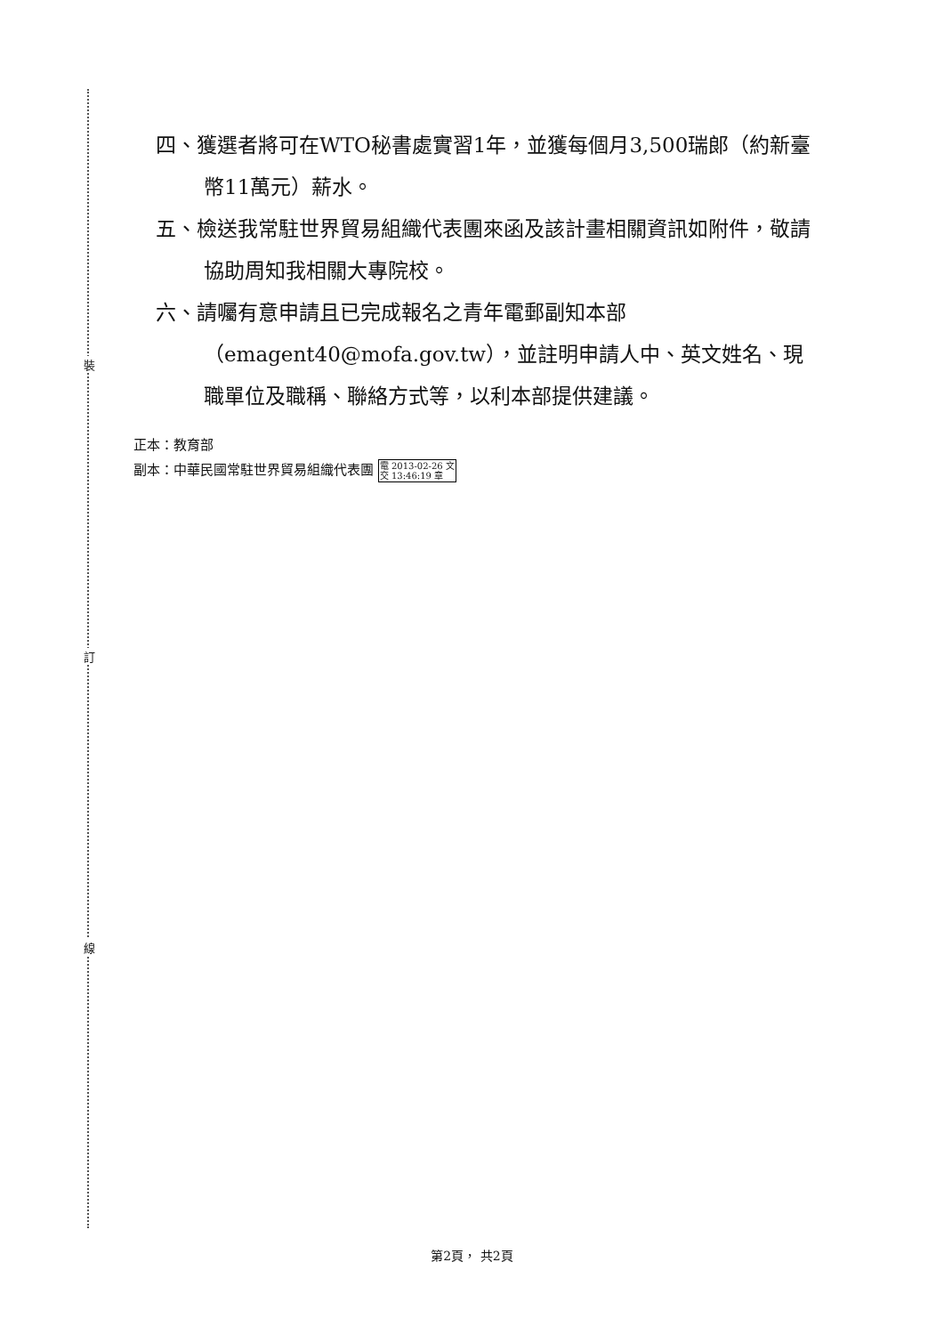裝
訂
線
四、獲選者將可在WTO秘書處實習1年，並獲每個月3,500瑞郎（約新臺幣11萬元）薪水。
五、檢送我常駐世界貿易組織代表團來函及該計畫相關資訊如附件，敬請協助周知我相關大專院校。
六、請囑有意申請且已完成報名之青年電郵副知本部（emagent40@mofa.gov.tw），並註明申請人中、英文姓名、現職單位及職稱、聯絡方式等，以利本部提供建議。
正本：教育部
副本：中華民國常駐世界貿易組織代表團 電 2013-02-26 文
交 13:46:19 章
第2頁， 共2頁